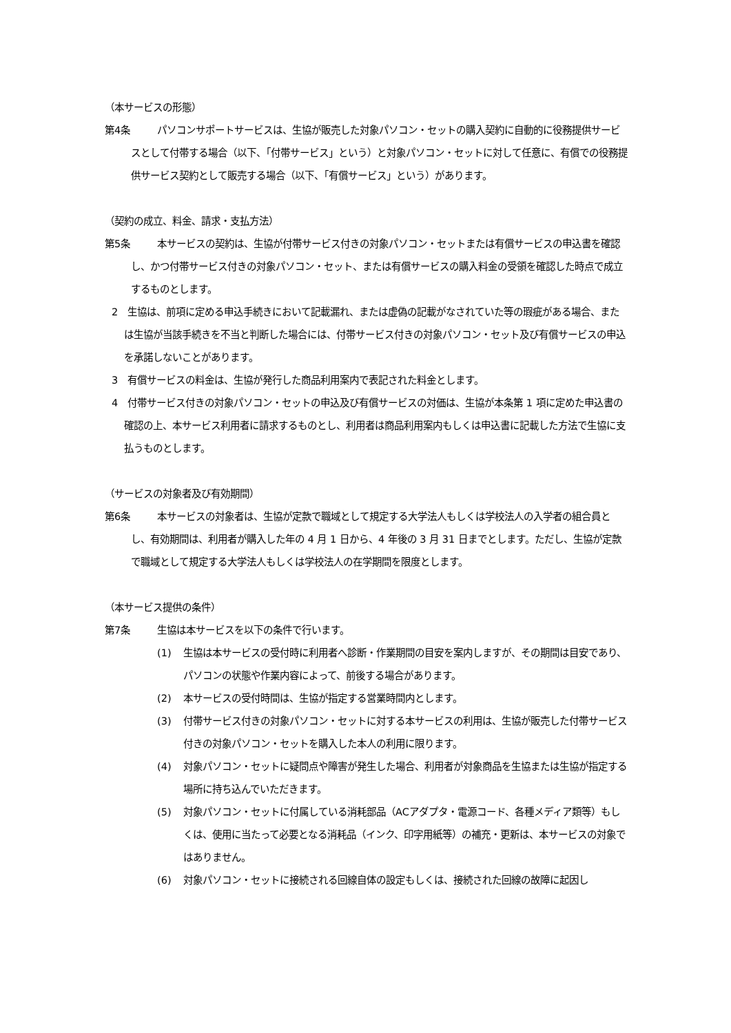（本サービスの形態）
第4条 パソコンサポートサービスは、生協が販売した対象パソコン・セットの購入契約に自動的に役務提供サービスとして付帯する場合（以下、「付帯サービス」という）と対象パソコン・セットに対して任意に、有償での役務提供サービス契約として販売する場合（以下、「有償サービス」という）があります。
（契約の成立、料金、請求・支払方法）
第5条 本サービスの契約は、生協が付帯サービス付きの対象パソコン・セットまたは有償サービスの申込書を確認し、かつ付帯サービス付きの対象パソコン・セット、または有償サービスの購入料金の受領を確認した時点で成立するものとします。
2　生協は、前項に定める申込手続きにおいて記載漏れ、または虚偽の記載がなされていた等の瑕疵がある場合、または生協が当該手続きを不当と判断した場合には、付帯サービス付きの対象パソコン・セット及び有償サービスの申込を承諾しないことがあります。
3　有償サービスの料金は、生協が発行した商品利用案内で表記された料金とします。
4　付帯サービス付きの対象パソコン・セットの申込及び有償サービスの対価は、生協が本条第 1 項に定めた申込書の確認の上、本サービス利用者に請求するものとし、利用者は商品利用案内もしくは申込書に記載した方法で生協に支払うものとします。
（サービスの対象者及び有効期間）
第6条 本サービスの対象者は、生協が定款で職域として規定する大学法人もしくは学校法人の入学者の組合員とし、有効期間は、利用者が購入した年の 4 月 1 日から、4 年後の 3 月 31 日までとします。ただし、生協が定款で職域として規定する大学法人もしくは学校法人の在学期間を限度とします。
（本サービス提供の条件）
第7条 生協は本サービスを以下の条件で行います。
(1) 生協は本サービスの受付時に利用者へ診断・作業期間の目安を案内しますが、その期間は目安であり、パソコンの状態や作業内容によって、前後する場合があります。
(2) 本サービスの受付時間は、生協が指定する営業時間内とします。
(3) 付帯サービス付きの対象パソコン・セットに対する本サービスの利用は、生協が販売した付帯サービス付きの対象パソコン・セットを購入した本人の利用に限ります。
(4) 対象パソコン・セットに疑問点や障害が発生した場合、利用者が対象商品を生協または生協が指定する場所に持ち込んでいただきます。
(5) 対象パソコン・セットに付属している消耗部品（ACアダプタ・電源コード、各種メディア類等）もしくは、使用に当たって必要となる消耗品（インク、印字用紙等）の補充・更新は、本サービスの対象ではありません。
(6) 対象パソコン・セットに接続される回線自体の設定もしくは、接続された回線の故障に起因し